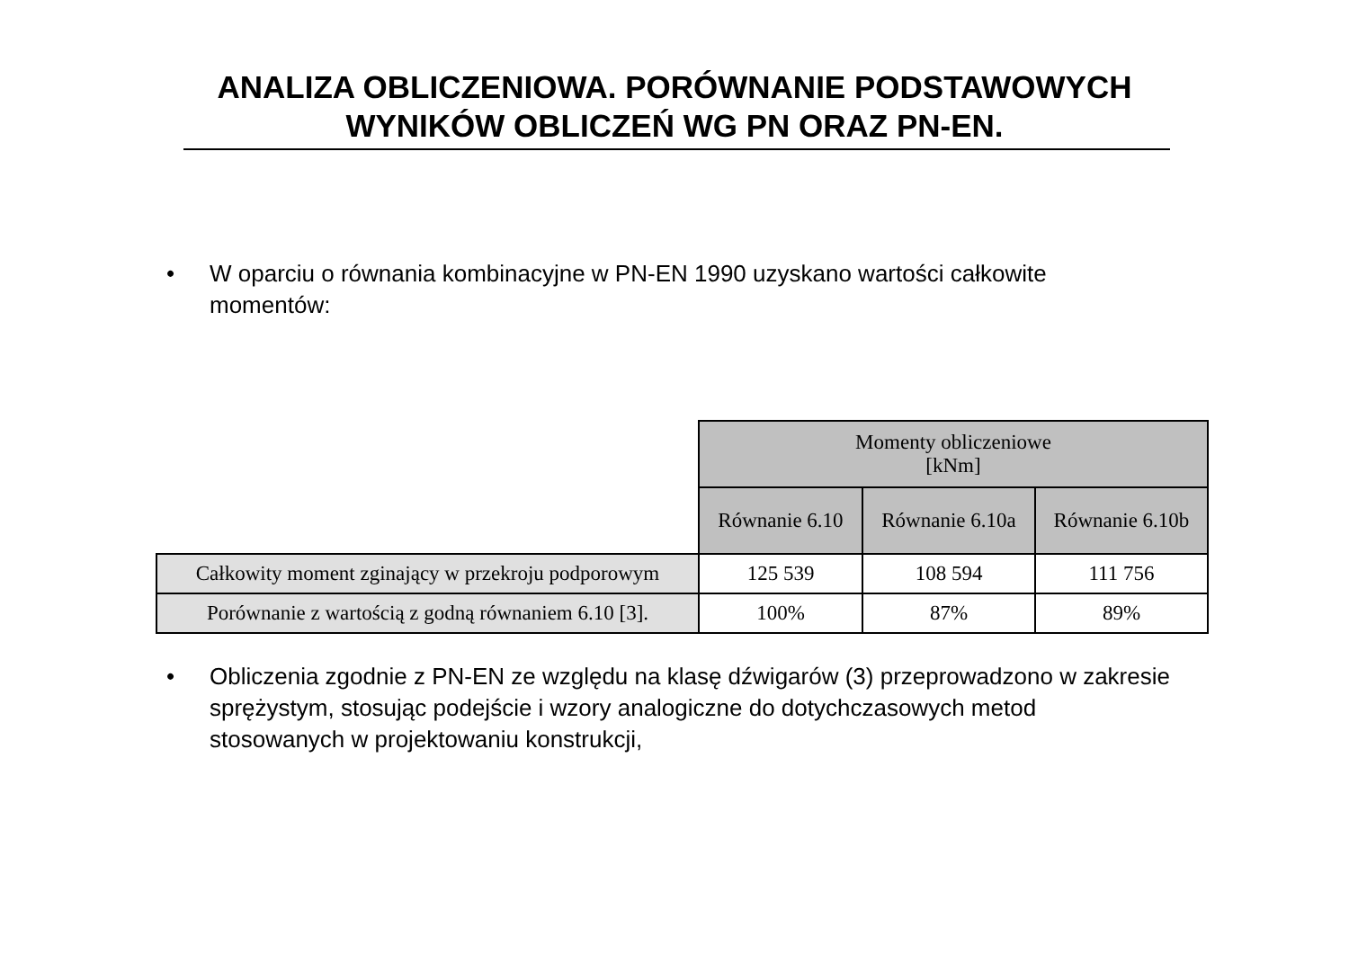ANALIZA OBLICZENIOWA. PORÓWNANIE PODSTAWOWYCH
WYNIKÓW OBLICZEŃ WG PN ORAZ PN-EN.
• W oparciu o równania kombinacyjne w PN-EN 1990 uzyskano wartości całkowite momentów:
| | Momenty obliczeniowe [kNm] | | |
| --- | --- | --- | --- |
| | Równanie 6.10 | Równanie 6.10a | Równanie 6.10b |
| Całkowity moment zginający w przekroju podporowym | 125 539 | 108 594 | 111 756 |
| Porównanie z wartością z godną równaniem 6.10 [3]. | 100% | 87% | 89% |
• Obliczenia zgodnie z PN-EN ze względu na klasę dźwigarów (3) przeprowadzono w zakresie sprężystym, stosując podejście i wzory analogiczne do dotychczasowych metod stosowanych w projektowaniu konstrukcji,